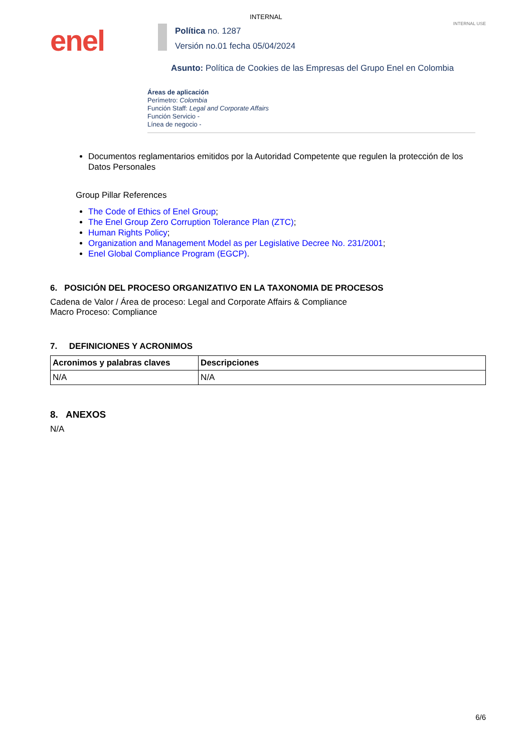INTERNAL
INTERNAL USE
enel
Política no. 1287
Versión no.01 fecha 05/04/2024
Asunto: Política de Cookies de las Empresas del Grupo Enel en Colombia
Áreas de aplicación
Perímetro: Colombia
Función Staff: Legal and Corporate Affairs
Función Servicio -
Línea de negocio -
Documentos reglamentarios emitidos por la Autoridad Competente que regulen la protección de los Datos Personales
Group Pillar References
The Code of Ethics of Enel Group;
The Enel Group Zero Corruption Tolerance Plan (ZTC);
Human Rights Policy;
Organization and Management Model as per Legislative Decree No. 231/2001;
Enel Global Compliance Program (EGCP).
6. POSICIÓN DEL PROCESO ORGANIZATIVO EN LA TAXONOMIA DE PROCESOS
Cadena de Valor / Área de proceso: Legal and Corporate Affairs & Compliance
Macro Proceso: Compliance
7. DEFINICIONES Y ACRONIMOS
| Acronimos y palabras claves | Descripciones |
| --- | --- |
| N/A | N/A |
8. ANEXOS
N/A
6/6